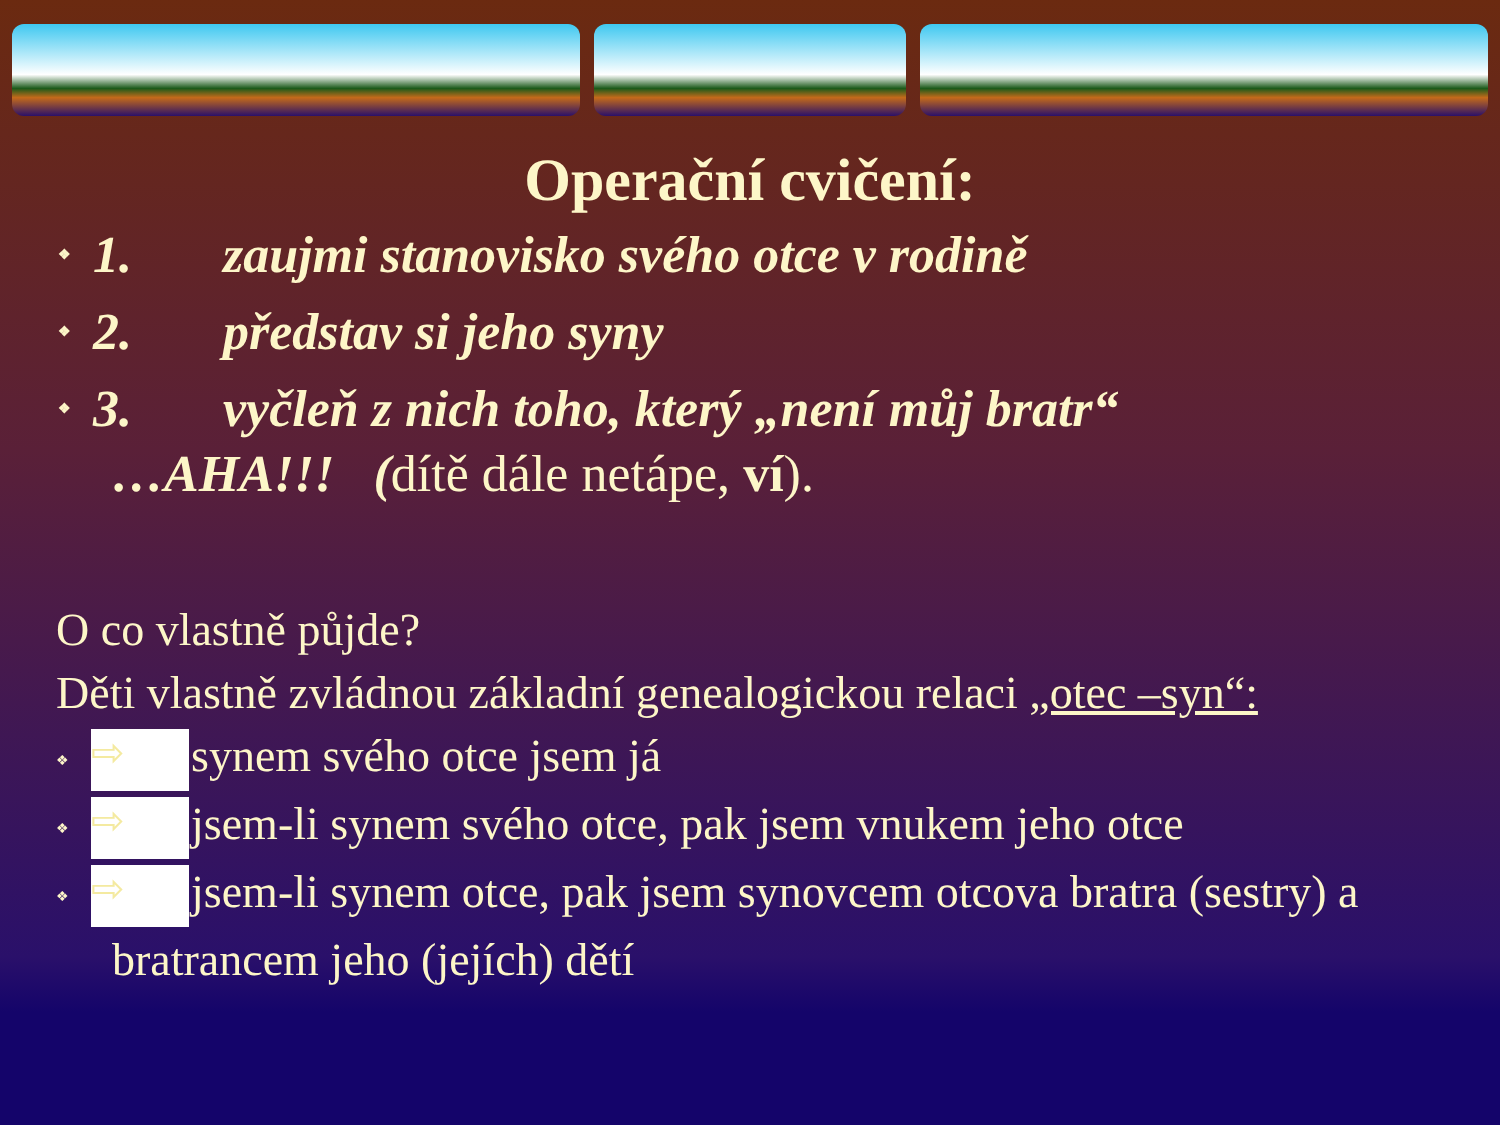Operační cvičení:
❖ 1. zaujmi stanovisko svého otce v rodině
❖ 2. představ si jeho syny
❖ 3. vyčleň z nich toho, který „není můj bratr“
…AHA!!! (dítě dále netápe, ví).
O co vlastně půjde?
Děti vlastně zvládnou základní genealogickou relaci „otec –syn“:
❖ ⇨ synem svého otce jsem já
❖ ⇨ jsem-li synem svého otce, pak jsem vnukem jeho otce
❖ ⇨ jsem-li synem otce, pak jsem synovcem otcova bratra (sestry) a
bratrancem jeho (jejích) dětí